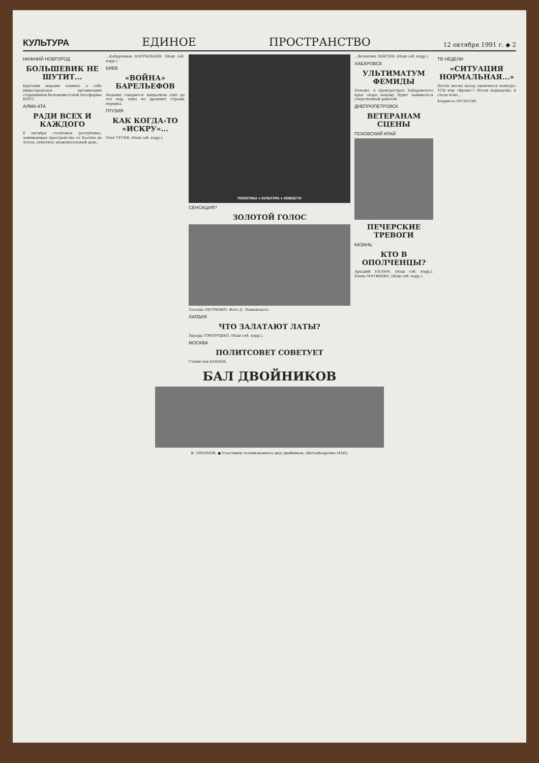КУЛЬТУРА ЕДИНОЕ ПРОСТРАНСТВО 12 октября 1991 г. ◆ 2
НИЖНИЙ НОВГОРОД
БОЛЬШЕВИК НЕ ШУТИТ...
Крутыми мерами заявила о себе нижегородская организация сторонников большевистской платформы КПСС.
АЛМА-АТА
РАДИ ВСЕХ И КАЖДОГО
6 октября столичная республика, занимающая пространство от Каспия до Алтая, отметила знаменательный день.
...Кабдрахман НАУРЫЗБАЕВ. (Наш соб. корр.).
КИЕВ
«ВОЙНА» БАРЕЛЬЕФОВ
Недавно говорится: вандализм спит до тех пор, пока не дремлют стражи порядка.
ГРУЗИЯ
КАК КОГДА-ТО «ИСКРУ»...
Олег ГУСЕВ. (Наш соб. корр.).
ПОЛИТИКА ● КУЛЬТУРА ● НОВОСТИ
СЕНСАЦИЯ?
ЗОЛОТОЙ ГОЛОС
Татьяна ПЕТРЕНКО. Фото Д. Ловковского.
ЛАТВИЯ
ЧТО ЗАЛАТАЮТ ЛАТЫ?
Эдуард ГОВОРУШКО. (Наш соб. корр.).
МОСКВА
ПОЛИТСОВЕТ СОВЕТУЕТ
Станислав БАБАЕВ.
...Валентин ЛЕКСИН. (Наш соб. корр.).
ХАБАРОВСК
УЛЬТИМАТУМ ФЕМИДЫ
Похоже, в прокуратурах Хабаровского края скоро некому будет заниматься следственной работой.
ДНЕПРОПЕТРОВСК
ВЕТЕРАНАМ СЦЕНЫ
ПСКОВСКИЙ КРАЙ
ПЕЧЕРСКИЕ ТРЕВОГИ
КАЗАНЬ
КТО В ОПОЛЧЕНЦЫ?
Аркадий ПАЛЬМ. (Наш соб. корр.). Елена МАТВЕЕВА. (Наш соб. корр.).
ТВ НЕДЕЛИ
«СИТУАЦИЯ НОРМАЛЬНАЯ...»
Почти месяц назад окончился конкурс: ТСН или «Время»? Итоги подведены, и стало ясно...
Кларисса ПУЛЬСОН.
БАЛ ДВОЙНИКОВ
Я. ТИХОНОВ. ● Участники телевизионного шоу двойников. (Фотообозрение НАН).